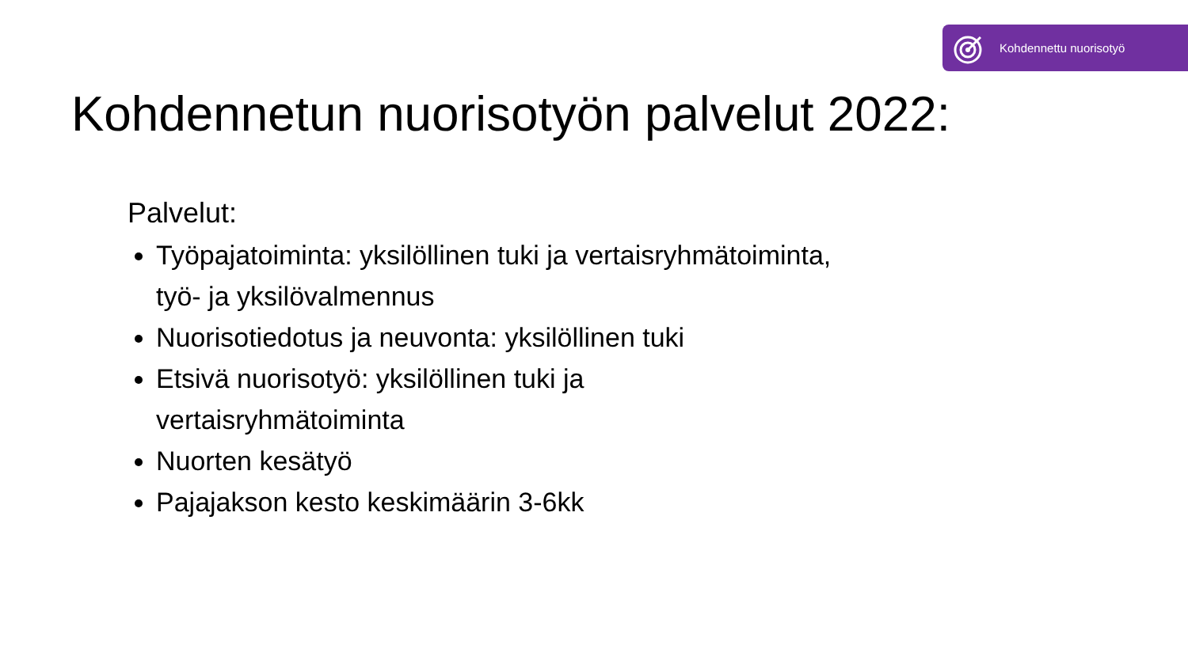Kohdennettu nuorisotyö
Kohdennetun nuorisotyön palvelut 2022:
Palvelut:
Työpajatoiminta: yksilöllinen tuki ja vertaisryhmätoiminta, työ- ja yksilövalmennus
Nuorisotiedotus ja neuvonta: yksilöllinen tuki
Etsivä nuorisotyö: yksilöllinen tuki ja
vertaisryhmätoiminta
Nuorten kesätyö
Pajajakson kesto keskimäärin 3-6kk